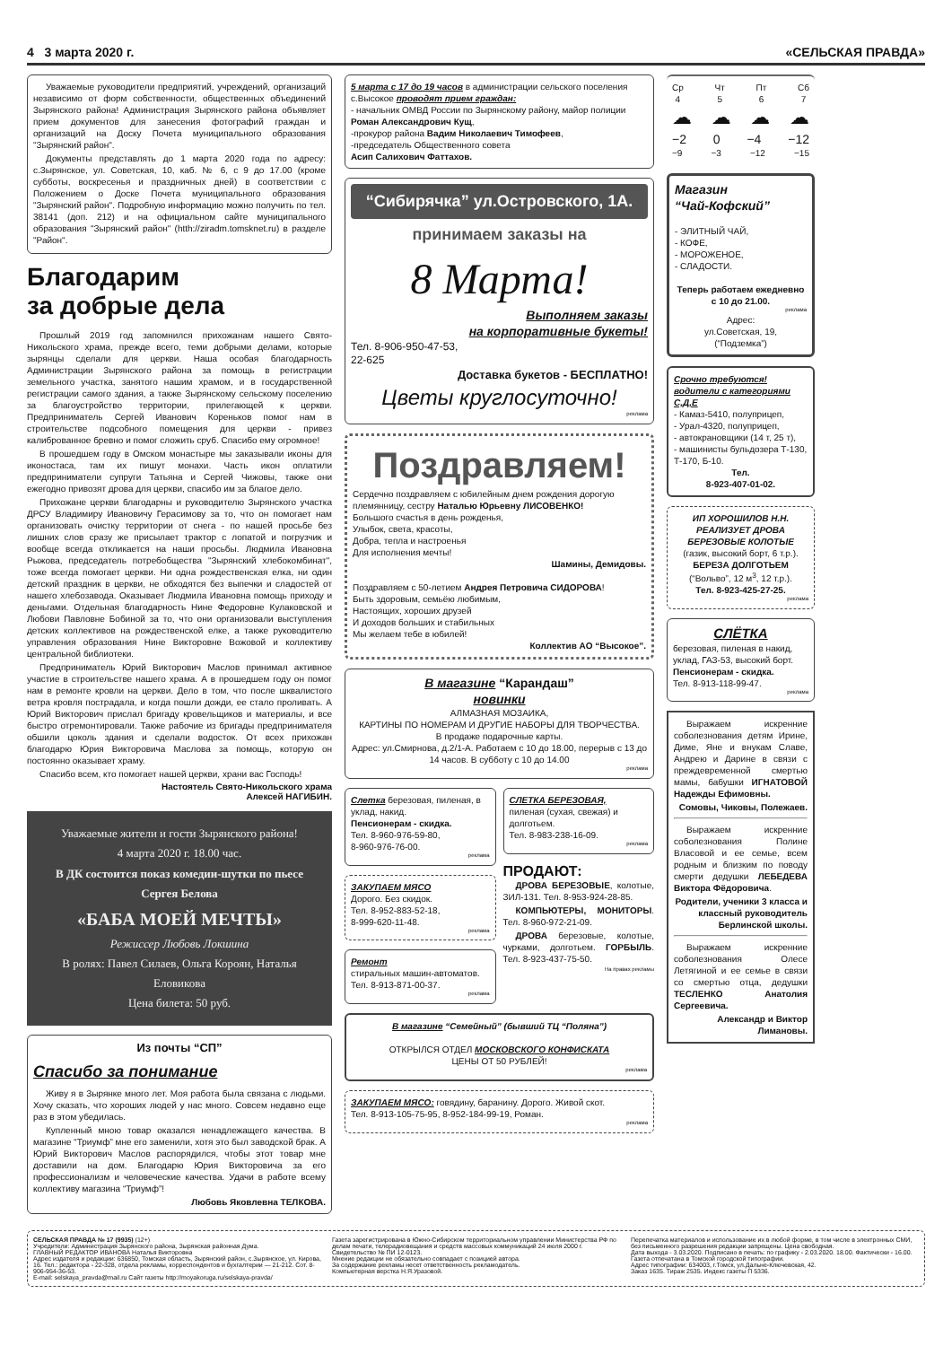4 3 марта 2020 г. «СЕЛЬСКАЯ ПРАВДА»
Уважаемые руководители предприятий, учреждений, организаций независимо от форм собственности, общественных объединений Зырянского района! Администрация Зырянского района объявляет прием документов для занесения фотографий граждан и организаций на Доску Почета муниципального образования "Зырянский район".
Документы представлять до 1 марта 2020 года по адресу: с.Зырянское, ул. Советская, 10, каб. № 6, с 9 до 17.00 (кроме субботы, воскресенья и праздничных дней) в соответствии с Положением о Доске Почета муниципального образования "Зырянский район". Подробную информацию можно получить по тел. 38141 (доп. 212) и на официальном сайте муниципального образования "Зырянский район" (htth://ziradm.tomsknet.ru) в разделе "Район".
Благодарим
за добрые дела
Прошлый 2019 год запомнился прихожанам нашего Свято-Никольского храма, прежде всего, теми добрыми делами, которые зырянцы сделали для церкви. Наша особая благодарность Администрации Зырянского района за помощь в регистрации земельного участка, занятого нашим храмом, и в государственной регистрации самого здания, а также Зырянскому сельскому поселению за благоустройство территории, прилегающей к церкви. Предприниматель Сергей Иванович Кореньков помог нам в строительстве подсобного помещения для церкви - привез калиброванное бревно и помог сложить сруб. Спасибо ему огромное!
В прошедшем году в Омском монастыре мы заказывали иконы для иконостаса, там их пишут монахи. Часть икон оплатили предприниматели супруги Татьяна и Сергей Чижовы, также они ежегодно привозят дрова для церкви, спасибо им за благое дело.
Прихожане церкви благодарны и руководителю Зырянского участка ДРСУ Владимиру Ивановичу Герасимову за то, что он помогает нам организовать очистку территории от снега - по нашей просьбе без лишних слов сразу же присылает трактор с лопатой и погрузчик и вообще всегда откликается на наши просьбы. Людмила Ивановна Рыжова, председатель потребобщества "Зырянский хлебокомбинат", тоже всегда помогает церкви. Ни одна рождественская елка, ни один детский праздник в церкви, не обходятся без выпечки и сладостей от нашего хлебозавода. Оказывает Людмила Ивановна помощь приходу и деньгами. Отдельная благодарность Нине Федоровне Кулаковской и Любови Павловне Бобиной за то, что они организовали выступления детских коллективов на рождественской елке, а также руководителю управления образования Нине Викторовне Вожовой и коллективу центральной библиотеки.
Предприниматель Юрий Викторович Маслов принимал активное участие в строительстве нашего храма. А в прошедшем году он помог нам в ремонте кровли на церкви. Дело в том, что после шквалистого ветра кровля пострадала, и когда пошли дожди, ее стало проливать. А Юрий Викторович прислал бригаду кровельщиков и материалы, и все быстро отремонтировали. Также рабочие из бригады предпринимателя обшили цоколь здания и сделали водосток. От всех прихожан благодарю Юрия Викторовича Маслова за помощь, которую он постоянно оказывает храму.
Спасибо всем, кто помогает нашей церкви, храни вас Господь!
Настоятель Свято-Никольского храма
Алексей НАГИБИН.
Уважаемые жители и гости Зырянского района!
4 марта 2020 г. 18.00 час.
В ДК состоится показ комедии-шутки по пьесе Сергея Белова
«БАБА МОЕЙ МЕЧТЫ»
Режиссер Любовь Локшина
В ролях: Павел Силаев, Ольга Короян, Наталья Еловикова
Цена билета: 50 руб.
Из почты “СП”
Спасибо за понимание
Живу я в Зырянке много лет. Моя работа была связана с людьми. Хочу сказать, что хороших людей у нас много. Совсем недавно еще раз в этом убедилась.
Купленный мною товар оказался ненадлежащего качества. В магазине “Триумф” мне его заменили, хотя это был заводской брак. А Юрий Викторович Маслов распорядился, чтобы этот товар мне доставили на дом. Благодарю Юрия Викторовича за его профессионализм и человеческие качества. Удачи в работе всему коллективу магазина “Триумф”!
Любовь Яковлевна ТЕЛКОВА.
5 марта с 17 до 19 часов в администрации сельского поселения с.Высокое проводят прием граждан:
- начальник ОМВД России по Зырянскому району, майор полиции Роман Александрович Кущ,
-прокурор района Вадим Николаевич Тимофеев,
-председатель Общественного совета
Асип Салихович Фаттахов.
“Сибирячка” ул.Островского, 1А.
принимаем заказы на
8 Марта!
Выполняем заказы
на корпоративные букеты!
Тел. 8-906-950-47-53,
22-625
Доставка букетов - БЕСПЛАТНО!
Цветы круглосуточно!
реклама
Поздравляем!
Сердечно поздравляем с юбилейным днем рождения дорогую племянницу, сестру Наталью Юрьевну ЛИСОВЕНКО!
Большого счастья в день рожденья,
Улыбок, света, красоты,
Добра, тепла и настроенья
Для исполнения мечты!
Шамины, Демидовы.
Поздравляем с 50-летием Андрея Петровича СИДОРОВА!
Быть здоровым, семьёю любимым,
Настоящих, хороших друзей
И доходов больших и стабильных
Мы желаем тебе в юбилей!
Коллектив АО “Высокое”.
В магазине “Карандаш”
новинки
АЛМАЗНАЯ МОЗАИКА,
КАРТИНЫ ПО НОМЕРАМ И ДРУГИЕ НАБОРЫ ДЛЯ ТВОРЧЕСТВА.
В продаже подарочные карты.
Адрес: ул.Смирнова, д.2/1-А. Работаем с 10 до 18.00, перерыв с 13 до 14 часов. В субботу с 10 до 14.00
реклама
Слетка березовая, пиленая, в уклад, накид.
Пенсионерам - скидка.
Тел. 8-960-976-59-80,
8-960-976-76-00.
реклама
ЗАКУПАЕМ МЯСО
Дорого. Без скидок.
Тел. 8-952-883-52-18,
8-999-620-11-48.
реклама
Ремонт
стиральных машин-автоматов.
Тел. 8-913-871-00-37.
реклама
СЛЕТКА БЕРЕЗОВАЯ,
пиленая (сухая, свежая) и долготьем.
Тел. 8-983-238-16-09.
реклама
ПРОДАЮТ:
ДРОВА БЕРЕЗОВЫЕ, колотые, ЗИЛ-131. Тел. 8-953-924-28-85.
КОМПЬЮТЕРЫ, МОНИТОРЫ. Тел. 8-960-972-21-09.
ДРОВА березовые, колотые, чурками, долготьем. ГОРБЫЛЬ. Тел. 8-923-437-75-50.
На правах рекламы
В магазине “Семейный” (бывший ТЦ “Поляна”)
ОТКРЫЛСЯ ОТДЕЛ МОСКОВСКОГО КОНФИСКАТА
ЦЕНЫ ОТ 50 РУБЛЕЙ!
реклама
ЗАКУПАЕМ МЯСО: говядину, баранину. Дорого. Живой скот.
Тел. 8-913-105-75-95, 8-952-184-99-19, Роман.
реклама
Ср
4 Чт
5 Пт
6 Сб
7
☁ ☁ ☁ ☁
−2 0 −4 −12
−9 −3 −12 −15
Магазин
“Чай-Кофский”
- ЭЛИТНЫЙ ЧАЙ,
- КОФЕ,
- МОРОЖЕНОЕ,
- СЛАДОСТИ.
Теперь работаем ежедневно с 10 до 21.00.
реклама
Адрес:
ул.Советская, 19,
(“Подземка”)
Срочно требуются!
водители с категориями С,Д,Е
- Камаз-5410, полуприцеп,
- Урал-4320, полуприцеп,
- автокрановщики (14 т, 25 т),
- машинисты бульдозера Т-130, Т-170, Б-10.
Тел.
8-923-407-01-02.
ИП ХОРОШИЛОВ Н.Н.
РЕАЛИЗУЕТ ДРОВА
БЕРЕЗОВЫЕ КОЛОТЫЕ
(газик, высокий борт, 6 т.р.).
БЕРЕЗА ДОЛГОТЬЕМ
(“Вольво”, 12 м<sup>3</sup>, 12 т.р.).
Тел. 8-923-425-27-25.
реклама
СЛЁТКА
березовая, пиленая в накид, уклад, ГАЗ-53, высокий борт.
Пенсионерам - скидка.
Тел. 8-913-118-99-47.
реклама
Выражаем искренние соболезнования детям Ирине, Диме, Яне и внукам Славе, Андрею и Дарине в связи с преждевременной смертью мамы, бабушки ИГНАТОВОЙ Надежды Ефимовны.
Сомовы, Чиковы, Полежаев.
Выражаем искренние соболезнования Полине Власовой и ее семье, всем родным и близким по поводу смерти дедушки ЛЕБЕДЕВА Виктора Фёдоровича.
Родители, ученики 3 класса и классный руководитель Берлинской школы.
Выражаем искренние соболезнования Олесе Летягиной и ее семье в связи со смертью отца, дедушки ТЕСЛЕНКО Анатолия Сергеевича.
Александр и Виктор Лимановы.
СЕЛЬСКАЯ ПРАВДА № 17 (9935) (12+)
Учредители: Администрация Зырянского района, Зырянская районная Дума.
ГЛАВНЫЙ РЕДАКТОР ИВАНОВА Наталья Викторовна
Адрес издателя и редакции: 636850, Томская область, Зырянский район, с.Зырянское, ул. Кирова, 16. Тел.: редактора - 22-328, отдела рекламы, корреспондентов и бухгалтерии — 21-212. Сот. 8-906-954-36-53.
E-mail: selskaya_pravda@mail.ru Сайт газеты http://moyakoruga.ru/selskaya-pravda/
Газета зарегистрирована в Южно-Сибирском территориальном управлении Министерства РФ по делам печати, телерадиовещания и средств массовых коммуникаций 24 июля 2000 г. Свидетельство № ПИ 12-0123.
Мнение редакции не обязательно совпадает с позицией автора.
За содержание рекламы несет ответственность рекламодатель.
Компьютерная верстка Н.Я.Уразовой.
Перепечатка материалов и использование их в любой форме, в том числе в электронных СМИ, без письменного разрешения редакции запрещены. Цена свободная.
Дата выхода - 3.03.2020. Подписано в печать: по графику - 2.03.2020. 18.00. Фактически - 16.00.
Газета отпечатана в Томской городской типографии.
Адрес типографии: 634003, г.Томск, ул.Дальне-Ключевская, 42.
Заказ 1635. Тираж 2535. Индекс газеты П 5336.